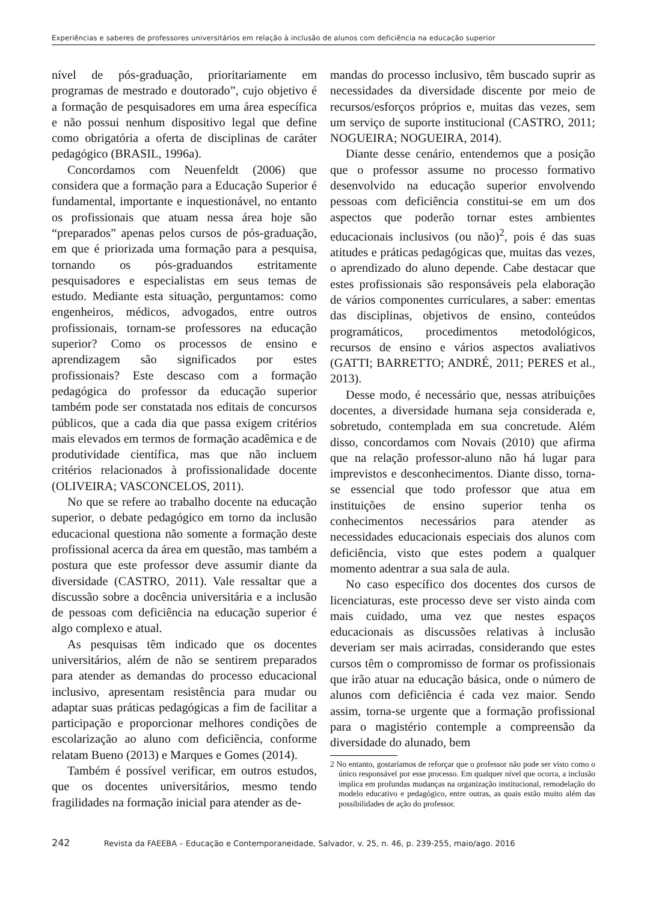Experiências e saberes de professores universitários em relação à inclusão de alunos com deficiência na educação superior
nível de pós-graduação, prioritariamente em programas de mestrado e doutorado”, cujo objetivo é a formação de pesquisadores em uma área específica e não possui nenhum dispositivo legal que define como obrigatória a oferta de disciplinas de caráter pedagógico (BRASIL, 1996a).
Concordamos com Neuenfeldt (2006) que considera que a formação para a Educação Superior é fundamental, importante e inquestionável, no entanto os profissionais que atuam nessa área hoje são “preparados” apenas pelos cursos de pós-graduação, em que é priorizada uma formação para a pesquisa, tornando os pós-graduandos estritamente pesquisadores e especialistas em seus temas de estudo. Mediante esta situação, perguntamos: como engenheiros, médicos, advogados, entre outros profissionais, tornam-se professores na educação superior? Como os processos de ensino e aprendizagem são significados por estes profissionais? Este descaso com a formação pedagógica do professor da educação superior também pode ser constatada nos editais de concursos públicos, que a cada dia que passa exigem critérios mais elevados em termos de formação acadêmica e de produtividade científica, mas que não incluem critérios relacionados à profissionalidade docente (OLIVEIRA; VASCONCELOS, 2011).
No que se refere ao trabalho docente na educação superior, o debate pedagógico em torno da inclusão educacional questiona não somente a formação deste profissional acerca da área em questão, mas também a postura que este professor deve assumir diante da diversidade (CASTRO, 2011). Vale ressaltar que a discussão sobre a docência universitária e a inclusão de pessoas com deficiência na educação superior é algo complexo e atual.
As pesquisas têm indicado que os docentes universitários, além de não se sentirem preparados para atender as demandas do processo educacional inclusivo, apresentam resistência para mudar ou adaptar suas práticas pedagógicas a fim de facilitar a participação e proporcionar melhores condições de escolarização ao aluno com deficiência, conforme relatam Bueno (2013) e Marques e Gomes (2014).
Também é possível verificar, em outros estudos, que os docentes universitários, mesmo tendo fragilidades na formação inicial para atender as de-
mandas do processo inclusivo, têm buscado suprir as necessidades da diversidade discente por meio de recursos/esforços próprios e, muitas das vezes, sem um serviço de suporte institucional (CASTRO, 2011; NOGUEIRA; NOGUEIRA, 2014).
Diante desse cenário, entendemos que a posição que o professor assume no processo formativo desenvolvido na educação superior envolvendo pessoas com deficiência constitui-se em um dos aspectos que poderão tornar estes ambientes educacionais inclusivos (ou não)<sup>2</sup>, pois é das suas atitudes e práticas pedagógicas que, muitas das vezes, o aprendizado do aluno depende. Cabe destacar que estes profissionais são responsáveis pela elaboração de vários componentes curriculares, a saber: ementas das disciplinas, objetivos de ensino, conteúdos programáticos, procedimentos metodológicos, recursos de ensino e vários aspectos avaliativos (GATTI; BARRETTO; ANDRÉ, 2011; PERES et al., 2013).
Desse modo, é necessário que, nessas atribuições docentes, a diversidade humana seja considerada e, sobretudo, contemplada em sua concretude. Além disso, concordamos com Novais (2010) que afirma que na relação professor-aluno não há lugar para imprevistos e desconhecimentos. Diante disso, torna-se essencial que todo professor que atua em instituições de ensino superior tenha os conhecimentos necessários para atender as necessidades educacionais especiais dos alunos com deficiência, visto que estes podem a qualquer momento adentrar a sua sala de aula.
No caso específico dos docentes dos cursos de licenciaturas, este processo deve ser visto ainda com mais cuidado, uma vez que nestes espaços educacionais as discussões relativas à inclusão deveriam ser mais acirradas, considerando que estes cursos têm o compromisso de formar os profissionais que irão atuar na educação básica, onde o número de alunos com deficiência é cada vez maior. Sendo assim, torna-se urgente que a formação profissional para o magistério contemple a compreensão da diversidade do alunado, bem
2 No entanto, gostaríamos de reforçar que o professor não pode ser visto como o único responsável por esse processo. Em qualquer nível que ocorra, a inclusão implica em profundas mudanças na organização institucional, remodelação do modelo educativo e pedagógico, entre outras, as quais estão muito além das possibilidades de ação do professor.
242 Revista da FAEEBA – Educação e Contemporaneidade, Salvador, v. 25, n. 46, p. 239-255, maio/ago. 2016